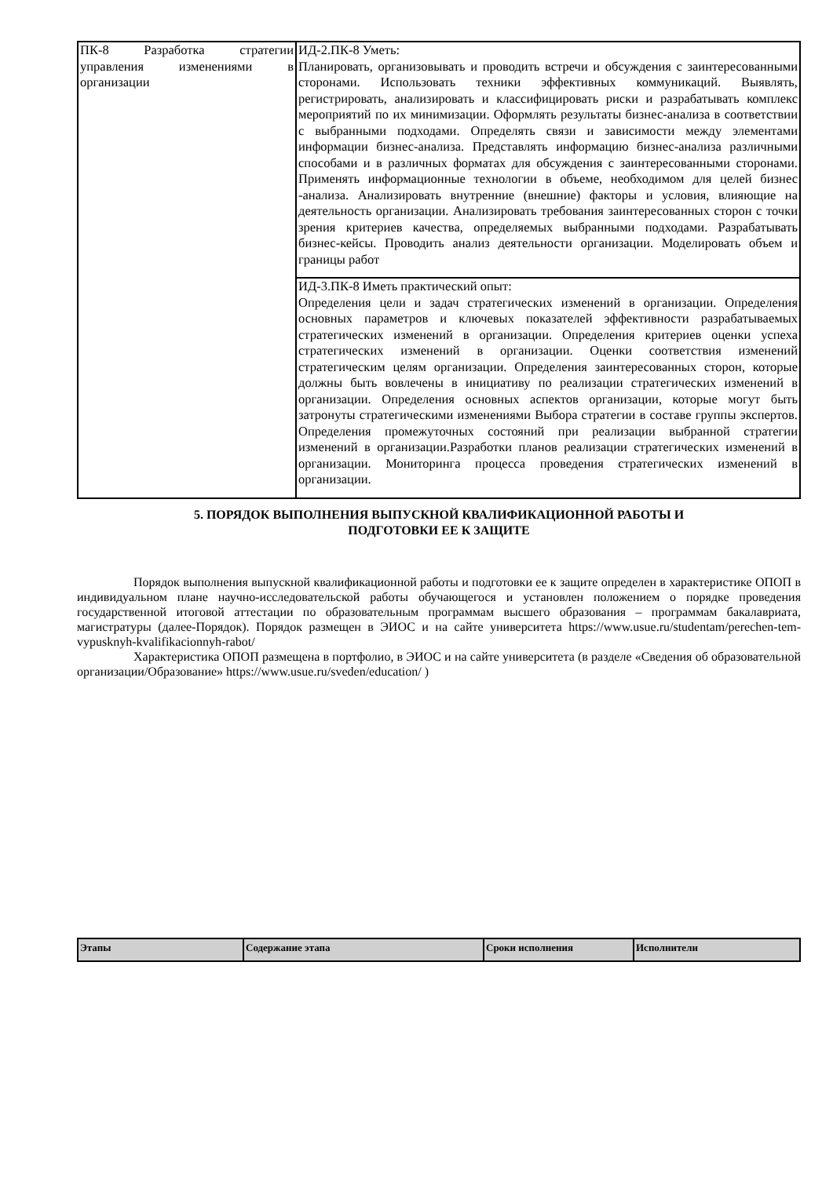| ПК-8 Разработка стратегии управления изменениями в организации | ИД-2.ПК-8 Уметь: Планировать, организовывать и проводить встречи и обсуждения с заинтересованными сторонами. Использовать техники эффективных коммуникаций. Выявлять, регистрировать, анализировать и классифицировать риски и разрабатывать комплекс мероприятий по их минимизации. Оформлять результаты бизнес-анализа в соответствии с выбранными подходами. Определять связи и зависимости между элементами информации бизнес-анализа. Представлять информацию бизнес-анализа различными способами и в различных форматах для обсуждения с заинтересованными сторонами. Применять информационные технологии в объеме, необходимом для целей бизнес -анализа. Анализировать внутренние (внешние) факторы и условия, влияющие на деятельность организации. Анализировать требования заинтересованных сторон с точки зрения критериев качества, определяемых выбранными подходами. Разрабатывать бизнес-кейсы. Проводить анализ деятельности организации. Моделировать объем и границы работ |
| | ИД-3.ПК-8 Иметь практический опыт: Определения цели и задач стратегических изменений в организации. Определения основных параметров и ключевых показателей эффективности разрабатываемых стратегических изменений в организации. Определения критериев оценки успеха стратегических изменений в организации. Оценки соответствия изменений стратегическим целям организации. Определения заинтересованных сторон, которые должны быть вовлечены в инициативу по реализации стратегических изменений в организации. Определения основных аспектов организации, которые могут быть затронуты стратегическими изменениями Выбора стратегии в составе группы экспертов. Определения промежуточных состояний при реализации выбранной стратегии изменений в организации.Разработки планов реализации стратегических изменений в организации. Мониторинга процесса проведения стратегических изменений в организации. |
5. ПОРЯДОК ВЫПОЛНЕНИЯ ВЫПУСКНОЙ КВАЛИФИКАЦИОННОЙ РАБОТЫ И
ПОДГОТОВКИ ЕЕ К ЗАЩИТЕ
Порядок выполнения выпускной квалификационной работы и подготовки ее к защите определен в характеристике ОПОП в индивидуальном плане научно-исследовательской работы обучающегося и установлен положением о порядке проведения государственной итоговой аттестации по образовательным программам высшего образования – программам бакалавриата, магистратуры (далее-Порядок). Порядок размещен в ЭИОС и на сайте университета https://www.usue.ru/studentam/perechen-tem-vypusknyh-kvalifikacionnyh-rabot/
Характеристика ОПОП размещена в портфолио, в ЭИОС и на сайте университета (в разделе «Сведения об образовательной организации/Образование» https://www.usue.ru/sveden/education/ )
| Этапы | Содержание этапа | Сроки исполнения | Исполнители |
| --- | --- | --- | --- |